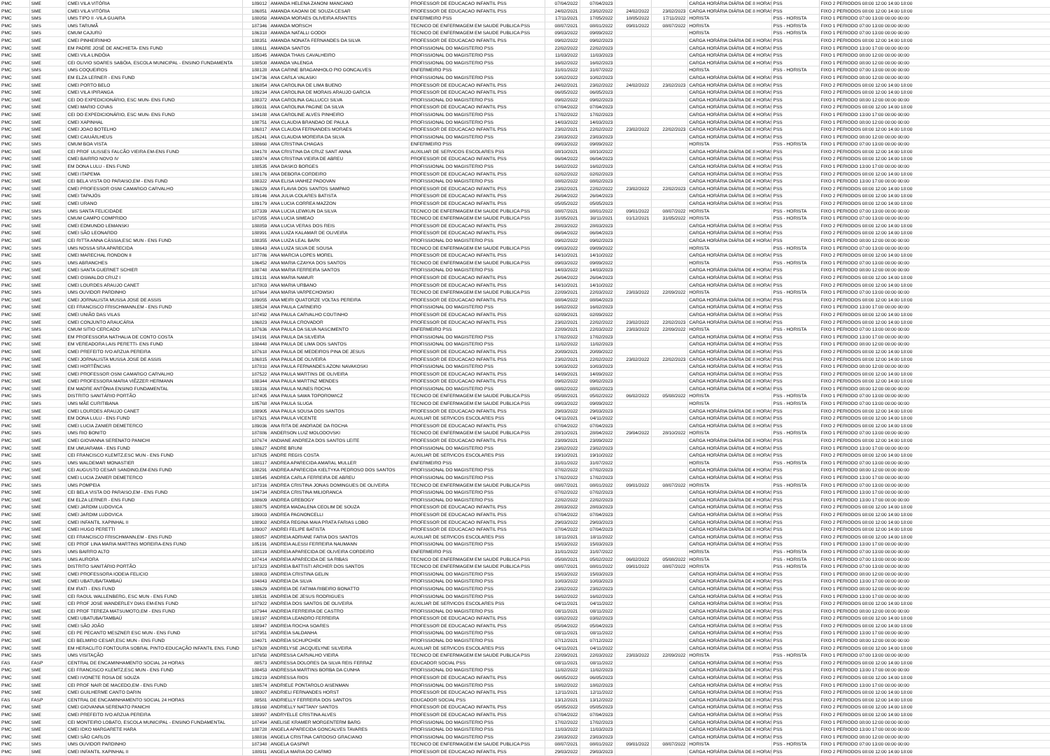| PMC | SME | CMEI VILA VITÓRIA | 189012 | AMANDA HELENA ZANONI MANCANO | PROFESSOR DE EDUCACAO INFANTIL PSS | 07/04/2022 | 07/04/2023 | | | CARGA HORÁRIA DIÁRIA DE 8 HORAS | PSS | FIXO 2 PERIODOS 08:00 12:00 14:00 18:00 |
| PMC | SME | CMEI VILA VITÓRIA | 186851 | AMANDA KAOANI DE SOUZA CESAR | PROFESSOR DE EDUCACAO INFANTIL PSS | 24/02/2021 | 23/02/2022 | 24/02/2022 | 23/02/2023 | CARGA HORÁRIA DIÁRIA DE 8 HORAS | PSS | FIXO 2 PERIODOS 08:00 12:00 14:00 18:00 |
| PMC | SMS | UMS TIPO II -VILA GUAIRA | 188050 | AMANDA MORAES OLIVEIRA ARANTES | ENFERMEIRO PSS | 17/11/2021 | 17/05/2022 | 18/05/2022 | 17/11/2022 | HORISTA | PSS - HORISTA | FIXO 1 PERIODO 07:00 13:00 00:00 00:00 |
| PMC | SMS | UMS TARUMÃ | 187346 | AMANDA MORSCH | TECNICO DE ENFERMAGEM EM SAUDE PUBLICA PSS | 08/07/2021 | 08/01/2022 | 09/01/2022 | 08/07/2022 | HORISTA | PSS - HORISTA | FIXO 1 PERIODO 07:00 13:00 00:00 00:00 |
| PMC | SMS | CMUM CAJURÚ | 186318 | AMANDA NATALLI GODOI | TECNICO DE ENFERMAGEM EM SAUDE PUBLICA PSS | 09/03/2022 | 09/09/2022 | | | HORISTA | PSS - HORISTA | FIXO 1 PERIODO 07:00 13:00 00:00 00:00 |
| PMC | SME | CMEI PINHEIRINHO | 188351 | AMANDA NONATA FERNANDES DA SILVA | PROFESSOR DE EDUCACAO INFANTIL PSS | 09/02/2022 | 09/02/2023 | | | CARGA HORÁRIA DIÁRIA DE 8 HORAS | PSS | FIXO 2 PERIODOS 08:00 12:00 14:00 18:00 |
| PMC | SME | EM PADRE JOSÉ DE ANCHIETA- ENS FUND | 188611 | AMANDA SANTOS | PROFISSIONAL DO MAGISTERIO PSS | 22/02/2022 | 22/02/2023 | | | CARGA HORÁRIA DIÁRIA DE 4 HORAS | PSS | FIXO 1 PERIODO 13:00 17:00 00:00 00:00 |
| PMC | SME | CMEI VILA LINDÓIA | 185045 | AMANDA THAIS CAVALHEIRO | PROFISSIONAL DO MAGISTERIO PSS | 11/03/2022 | 11/03/2023 | | | CARGA HORÁRIA DIÁRIA DE 4 HORAS | PSS | FIXO 1 PERIODO 08:00 12:00 00:00 00:00 |
| PMC | SME | CEI OLIVIO SOARES SABÓIA, ESCOLA MUNICIPAL - ENSINO FUNDAMENTA | 188508 | AMANDA VALENGA | PROFISSIONAL DO MAGISTERIO PSS | 16/02/2022 | 16/02/2023 | | | CARGA HORÁRIA DIÁRIA DE 4 HORAS | PSS | FIXO 1 PERIODO 08:00 12:00 00:00 00:00 |
| PMC | SMS | UMS COQUEIROS | 188128 | ANA CARINE BRAGANHOLO PIO GONCALVES | ENFERMEIRO PSS | 31/01/2022 | 31/07/2022 | | | HORISTA | PSS - HORISTA | FIXO 1 PERIODO 07:00 13:00 00:00 00:00 |
| PMC | SME | EM ELZA LERNER - ENS FUND | 184736 | ANA CARLA VALASKI | PROFISSIONAL DO MAGISTERIO PSS | 10/02/2022 | 10/02/2023 | | | CARGA HORÁRIA DIÁRIA DE 4 HORAS | PSS | FIXO 1 PERIODO 08:00 12:00 00:00 00:00 |
| PMC | SME | CMEI PORTO BELO | 186854 | ANA CAROLINA DE LIMA BUENO | PROFESSOR DE EDUCACAO INFANTIL PSS | 24/02/2021 | 23/02/2022 | 24/02/2022 | 23/02/2023 | CARGA HORÁRIA DIÁRIA DE 8 HORAS | PSS | FIXO 2 PERIODOS 08:00 12:00 14:00 18:00 |
| PMC | SME | CMEI VILA IPIRANGA | 189234 | ANA CAROLINA DE MORAIS ARAUJO GARCIA | PROFESSOR DE EDUCACAO INFANTIL PSS | 06/05/2022 | 06/05/2023 | | | CARGA HORÁRIA DIÁRIA DE 8 HORAS | PSS | FIXO 2 PERIODOS 08:00 12:00 14:00 18:00 |
| PMC | SME | CEI DO EXPEDICIONÁRIO, ESC MUN- ENS FUND | 188372 | ANA CAROLINA GALLUCCI SILVA | PROFISSIONAL DO MAGISTERIO PSS | 09/02/2022 | 09/02/2023 | | | CARGA HORÁRIA DIÁRIA DE 4 HORAS | PSS | FIXO 1 PERIODO 08:00 12:00 00:00 00:00 |
| PMC | SME | CMEI MARIO COVAS | 189031 | ANA CAROLINA PAGINE DA SILVA | PROFESSOR DE EDUCACAO INFANTIL PSS | 07/04/2022 | 07/04/2023 | | | CARGA HORÁRIA DIÁRIA DE 8 HORAS | PSS | FIXO 2 PERIODOS 08:00 12:00 14:00 18:00 |
| PMC | SME | CEI DO EXPEDICIONÁRIO, ESC MUN- ENS FUND | 184188 | ANA CAROLINE ALVES PINHEIRO | PROFISSIONAL DO MAGISTERIO PSS | 17/02/2022 | 17/02/2023 | | | CARGA HORÁRIA DIÁRIA DE 4 HORAS | PSS | FIXO 1 PERIODO 13:00 17:00 00:00 00:00 |
| PMC | SME | CMEI XAPINHAL | 188751 | ANA CLAUDIA BRANDAO DE PAULA | PROFISSIONAL DO MAGISTERIO PSS | 14/03/2022 | 14/03/2023 | | | CARGA HORÁRIA DIÁRIA DE 4 HORAS | PSS | FIXO 1 PERIODO 08:00 12:00 00:00 00:00 |
| PMC | SME | CMEI JOAO BOTELHO | 186817 | ANA CLAUDIA FERNANDES MORAES | PROFESSOR DE EDUCACAO INFANTIL PSS | 23/02/2021 | 22/02/2022 | 23/02/2022 | 22/02/2023 | CARGA HORÁRIA DIÁRIA DE 8 HORAS | PSS | FIXO 2 PERIODOS 08:00 12:00 14:00 18:00 |
| PMC | SME | CMEI CAIUÁ/ILHEUS | 185241 | ANA CLAUDIA MOREIRA DA SILVA | PROFISSIONAL DO MAGISTERIO PSS | 23/03/2022 | 23/03/2023 | | | CARGA HORÁRIA DIÁRIA DE 4 HORAS | PSS | FIXO 1 PERIODO 08:00 12:00 00:00 00:00 |
| PMC | SMS | CMUM BOA VISTA | 188660 | ANA CRISTINA CHAGAS | ENFERMEIRO PSS | 09/03/2022 | 09/09/2022 | | | HORISTA | PSS - HORISTA | FIXO 1 PERIODO 07:00 13:00 00:00 00:00 |
| PMC | SME | CEI PROF ULISSES FALCÃO VIEIRA EM-ENS FUND | 184178 | ANA CRISTINA DA CRUZ SANT ANNA | AUXILIAR DE SERVICOS ESCOLARES PSS | 08/10/2021 | 08/10/2022 | | | CARGA HORÁRIA DIÁRIA DE 8 HORAS | PSS | FIXO 2 PERIODOS 08:00 12:00 14:00 18:00 |
| PMC | SME | CMEI BAIRRO NOVO IV | 188974 | ANA CRISTINA VIEIRA DE ABREU | PROFESSOR DE EDUCACAO INFANTIL PSS | 06/04/2022 | 06/04/2023 | | | CARGA HORÁRIA DIÁRIA DE 8 HORAS | PSS | FIXO 2 PERIODOS 08:00 12:00 14:00 18:00 |
| PMC | SME | EM DONA LULU - ENS FUND | 188535 | ANA DASKO BORGES | PROFISSIONAL DO MAGISTERIO PSS | 16/02/2022 | 16/02/2023 | | | CARGA HORÁRIA DIÁRIA DE 4 HORAS | PSS | FIXO 1 PERIODO 13:00 17:00 00:00 00:00 |
| PMC | SME | CMEI ITAPEMA | 188176 | ANA DEBORA CORDEIRO | PROFESSOR DE EDUCACAO INFANTIL PSS | 02/02/2022 | 02/02/2023 | | | CARGA HORÁRIA DIÁRIA DE 8 HORAS | PSS | FIXO 2 PERIODOS 08:00 12:00 14:00 18:00 |
| PMC | SME | CEI BELA VISTA DO PARAISO,EM - ENS FUND | 188322 | ANA ELISA IANHEZ PADOVAN | PROFISSIONAL DO MAGISTERIO PSS | 08/02/2022 | 08/02/2023 | | | CARGA HORÁRIA DIÁRIA DE 4 HORAS | PSS | FIXO 1 PERIODO 13:00 17:00 00:00 00:00 |
| PMC | SME | CMEI PROFESSOR OSNI CAMARGO CARVALHO | 186829 | ANA FLAVIA DOS SANTOS SAMPAIO | PROFESSOR DE EDUCACAO INFANTIL PSS | 23/02/2021 | 22/02/2022 | 23/02/2022 | 22/02/2023 | CARGA HORÁRIA DIÁRIA DE 8 HORAS | PSS | FIXO 2 PERIODOS 08:00 12:00 14:00 18:00 |
| PMC | SME | CMEI TAPAJÓS | 189146 | ANA JULIA COLARES BATISTA | PROFESSOR DE EDUCACAO INFANTIL PSS | 26/04/2022 | 26/04/2023 | | | CARGA HORÁRIA DIÁRIA DE 8 HORAS | PSS | FIXO 2 PERIODOS 08:00 12:00 14:00 18:00 |
| PMC | SME | CMEI URANO | 189179 | ANA LUCIA CORREA MAZZON | PROFESSOR DE EDUCACAO INFANTIL PSS | 05/05/2022 | 05/05/2023 | | | CARGA HORÁRIA DIÁRIA DE 8 HORAS | PSS | FIXO 2 PERIODOS 08:00 12:00 14:00 18:00 |
| PMC | SMS | UMS SANTA FELICIDADE | 187339 | ANA LUCIA LEWKUN DA SILVA | TECNICO DE ENFERMAGEM EM SAUDE PUBLICA PSS | 08/07/2021 | 08/01/2022 | 09/01/2022 | 08/07/2022 | HORISTA | PSS - HORISTA | FIXO 1 PERIODO 07:00 13:00 00:00 00:00 |
| PMC | SMS | CMUM CAMPO COMPRIDO | 187055 | ANA LUCIA SIMEAO | TECNICO DE ENFERMAGEM EM SAUDE PUBLICA PSS | 31/05/2021 | 30/11/2021 | 01/12/2021 | 31/05/2022 | HORISTA | PSS - HORISTA | FIXO 1 PERIODO 07:00 13:00 00:00 00:00 |
| PMC | SME | CMEI EDMUNDO LEMANSKI | 188859 | ANA LUCIA VERAS DOS REIS | PROFESSOR DE EDUCACAO INFANTIL PSS | 28/03/2022 | 28/03/2023 | | | CARGA HORÁRIA DIÁRIA DE 8 HORAS | PSS | FIXO 2 PERIODOS 08:00 12:00 14:00 18:00 |
| PMC | SME | CMEI SÃO LEONARDO | 188991 | ANA LUIZA KALAMAR DE OLIVEIRA | PROFESSOR DE EDUCACAO INFANTIL PSS | 06/04/2022 | 06/04/2023 | | | CARGA HORÁRIA DIÁRIA DE 8 HORAS | PSS | FIXO 2 PERIODOS 08:00 12:00 14:00 18:00 |
| PMC | SME | CEI RITTA ANNA CÁSSIA,ESC MUN - ENS FUND | 188355 | ANA LUIZA LEAL BARK | PROFISSIONAL DO MAGISTERIO PSS | 09/02/2022 | 09/02/2023 | | | CARGA HORÁRIA DIÁRIA DE 4 HORAS | PSS | FIXO 1 PERIODO 08:00 12:00 00:00 00:00 |
| PMC | SMS | UMS NOSSA SRA APARECIDA | 188643 | ANA LUIZA SILVA DE SOUSA | TECNICO DE ENFERMAGEM EM SAUDE PUBLICA PSS | 09/03/2022 | 09/09/2022 | | | HORISTA | PSS - HORISTA | FIXO 1 PERIODO 07:00 13:00 00:00 00:00 |
| PMC | SME | CMEI MARECHAL RONDON II | 187786 | ANA MARCIA LOPES MOREL | PROFESSOR DE EDUCACAO INFANTIL PSS | 14/10/2021 | 14/10/2022 | | | CARGA HORÁRIA DIÁRIA DE 8 HORAS | PSS | FIXO 2 PERIODOS 08:00 12:00 14:00 18:00 |
| PMC | SMS | UMS ABRANCHES | 186452 | ANA MARIA CZAYKA DOS SANTOS | TECNICO DE ENFERMAGEM EM SAUDE PUBLICA PSS | 09/03/2022 | 09/09/2022 | | | HORISTA | PSS - HORISTA | FIXO 1 PERIODO 07:00 13:00 00:00 00:00 |
| PMC | SME | CMEI SANTA GUERNET SCHIER | 188748 | ANA MARIA FERREIRA SANTOS | PROFISSIONAL DO MAGISTERIO PSS | 14/03/2022 | 14/03/2023 | | | CARGA HORÁRIA DIÁRIA DE 4 HORAS | PSS | FIXO 1 PERIODO 08:00 12:00 00:00 00:00 |
| PMC | SME | CMEI OSWALDO CRUZ I | 189131 | ANA MARIA NAMUR | PROFESSOR DE EDUCACAO INFANTIL PSS | 26/04/2022 | 26/04/2023 | | | CARGA HORÁRIA DIÁRIA DE 8 HORAS | PSS | FIXO 2 PERIODOS 08:00 12:00 14:00 18:00 |
| PMC | SME | CMEI LOURDES ARAUJO CANET | 187803 | ANA MARIA URBANO | PROFESSOR DE EDUCACAO INFANTIL PSS | 14/10/2021 | 14/10/2022 | | | CARGA HORÁRIA DIÁRIA DE 8 HORAS | PSS | FIXO 2 PERIODOS 08:00 12:00 14:00 18:00 |
| PMC | SMS | UMS OUVIDOR PARDINHO | 187664 | ANA MARIA VARPECHOWSKI | TECNICO DE ENFERMAGEM EM SAUDE PUBLICA PSS | 22/09/2021 | 22/03/2022 | 23/03/2022 | 22/09/2022 | HORISTA | PSS - HORISTA | FIXO 1 PERIODO 07:00 13:00 00:00 00:00 |
| PMC | SME | CMEI JORNALISTA MUSSA JOSE DE ASSIS | 189055 | ANA MEIRI QUATORZE VOLTAS PEREIRA | PROFESSOR DE EDUCACAO INFANTIL PSS | 08/04/2022 | 08/04/2023 | | | CARGA HORÁRIA DIÁRIA DE 8 HORAS | PSS | FIXO 2 PERIODOS 08:00 12:00 14:00 18:00 |
| PMC | SME | CEI FRANCISCO FRISCHMANN,EM - ENS FUND | 188524 | ANA PAULA CARNEIRO | PROFISSIONAL DO MAGISTERIO PSS | 16/02/2022 | 16/02/2023 | | | CARGA HORÁRIA DIÁRIA DE 4 HORAS | PSS | FIXO 1 PERIODO 13:00 17:00 00:00 00:00 |
| PMC | SME | CMEI UNIÃO DAS VILAS | 187492 | ANA PAULA CARVALHO COUTINHO | PROFESSOR DE EDUCACAO INFANTIL PSS | 02/09/2021 | 02/09/2022 | | | CARGA HORÁRIA DIÁRIA DE 8 HORAS | PSS | FIXO 2 PERIODOS 08:00 12:00 14:00 18:00 |
| PMC | SME | CMEI CONJUNTO ARAUCÁRIA | 186823 | ANA PAULA CROVADOR | PROFESSOR DE EDUCACAO INFANTIL PSS | 23/02/2021 | 22/02/2022 | 23/02/2022 | 22/02/2023 | CARGA HORÁRIA DIÁRIA DE 8 HORAS | PSS | FIXO 2 PERIODOS 08:00 12:00 14:00 18:00 |
| PMC | SMS | CMUM SITIO CERCADO | 187636 | ANA PAULA DA SILVA NASCIMENTO | ENFERMEIRO PSS | 22/09/2021 | 22/03/2022 | 23/03/2022 | 22/09/2022 | HORISTA | PSS - HORISTA | FIXO 1 PERIODO 07:00 13:00 00:00 00:00 |
| PMC | SME | EM PROFESSORA NATHALIA DE CONTO COSTA | 184191 | ANA PAULA DA SILVEIRA | PROFISSIONAL DO MAGISTERIO PSS | 17/02/2022 | 17/02/2023 | | | CARGA HORÁRIA DIÁRIA DE 4 HORAS | PSS | FIXO 1 PERIODO 13:00 17:00 00:00 00:00 |
| PMC | SME | EM VEREADORA LAIS PERETTI- ENS FUND | 188448 | ANA PAULA DE LIMA DOS SANTOS | PROFISSIONAL DO MAGISTERIO PSS | 11/02/2022 | 11/02/2023 | | | CARGA HORÁRIA DIÁRIA DE 4 HORAS | PSS | FIXO 1 PERIODO 08:00 12:00 00:00 00:00 |
| PMC | SME | CMEI PREFEITO IVO ARZUA PEREIRA | 187618 | ANA PAULA DE MEDEIROS PINA DE JESUS | PROFESSOR DE EDUCACAO INFANTIL PSS | 20/09/2021 | 20/09/2022 | | | CARGA HORÁRIA DIÁRIA DE 8 HORAS | PSS | FIXO 2 PERIODOS 08:00 12:00 14:00 18:00 |
| PMC | SME | CMEI JORNALISTA MUSSA JOSE DE ASSIS | 186815 | ANA PAULA DE OLIVEIRA | PROFESSOR DE EDUCACAO INFANTIL PSS | 23/02/2021 | 22/02/2022 | 23/02/2022 | 22/02/2023 | CARGA HORÁRIA DIÁRIA DE 8 HORAS | PSS | FIXO 2 PERIODOS 08:00 12:00 14:00 18:00 |
| PMC | SME | CMEI HORTÊNCIAS | 187810 | ANA PAULA FERNANDES AZONI NAVAKOSKI | PROFISSIONAL DO MAGISTERIO PSS | 10/03/2022 | 10/03/2023 | | | CARGA HORÁRIA DIÁRIA DE 4 HORAS | PSS | FIXO 1 PERIODO 08:00 12:00 00:00 00:00 |
| PMC | SME | CMEI PROFESSOR OSNI CAMARGO CARVALHO | 187522 | ANA PAULA MARTINS DE OLIVEIRA | PROFESSOR DE EDUCACAO INFANTIL PSS | 14/09/2021 | 14/09/2022 | | | CARGA HORÁRIA DIÁRIA DE 8 HORAS | PSS | FIXO 2 PERIODOS 08:00 12:00 14:00 18:00 |
| PMC | SME | CMEI PROFESSORA MARIA VIÊZZER HERMANN | 188344 | ANA PAULA MARTINZ MENDES | PROFESSOR DE EDUCACAO INFANTIL PSS | 09/02/2022 | 09/02/2023 | | | CARGA HORÁRIA DIÁRIA DE 8 HORAS | PSS | FIXO 2 PERIODOS 08:00 12:00 14:00 18:00 |
| PMC | SME | EM MADRE ANTÔNIA ENSINO FUNDAMENTAL | 188316 | ANA PAULA NUNES ROCHA | PROFISSIONAL DO MAGISTERIO PSS | 08/02/2022 | 08/02/2023 | | | CARGA HORÁRIA DIÁRIA DE 4 HORAS | PSS | FIXO 1 PERIODO 08:00 12:00 00:00 00:00 |
| PMC | SMS | DISTRITO SANITÁRIO PORTÃO | 187405 | ANA PAULA SAWA TOPOROWICZ | TECNICO DE ENFERMAGEM EM SAUDE PUBLICA PSS | 05/08/2021 | 05/02/2022 | 06/02/2022 | 05/08/2022 | HORISTA | PSS - HORISTA | FIXO 1 PERIODO 07:00 13:00 00:00 00:00 |
| PMC | SMS | UMS MÃE CURITIBANA | 185768 | ANA PAULA SLUGA | TECNICO DE ENFERMAGEM EM SAUDE PUBLICA PSS | 09/03/2022 | 09/09/2022 | | | HORISTA | PSS - HORISTA | FIXO 1 PERIODO 07:00 13:00 00:00 00:00 |
| PMC | SME | CMEI LOURDES ARAUJO CANET | 188905 | ANA PAULA SOUSA DOS SANTOS | PROFESSOR DE EDUCACAO INFANTIL PSS | 29/03/2022 | 29/03/2023 | | | CARGA HORÁRIA DIÁRIA DE 8 HORAS | PSS | FIXO 2 PERIODOS 08:00 12:00 14:00 18:00 |
| PMC | SME | EM DONA LULU - ENS FUND | 187921 | ANA PAULA VICENTE | AUXILIAR DE SERVICOS ESCOLARES PSS | 04/11/2021 | 04/11/2022 | | | CARGA HORÁRIA DIÁRIA DE 8 HORAS | PSS | FIXO 2 PERIODOS 08:00 12:00 14:00 18:00 |
| PMC | SME | CMEI LUCIA ZANIER DEMETERCO | 189036 | ANA RITA DE ANDRADE DA ROCHA | PROFESSOR DE EDUCACAO INFANTIL PSS | 07/04/2022 | 07/04/2023 | | | CARGA HORÁRIA DIÁRIA DE 8 HORAS | PSS | FIXO 2 PERIODOS 08:00 12:00 14:00 18:00 |
| PMC | SMS | UMS RIO BONITO | 187886 | ANDERSON LUIZ MOLODOVSKI | TECNICO DE ENFERMAGEM EM SAUDE PUBLICA PSS | 28/10/2021 | 28/04/2022 | 29/04/2022 | 28/10/2022 | HORISTA | PSS - HORISTA | FIXO 1 PERIODO 07:00 13:00 00:00 00:00 |
| PMC | SME | CMEI GIOVANNA SERENATO PANICHI | 187674 | ANDIANE ANDREZA DOS SANTOS LEITE | PROFESSOR DE EDUCACAO INFANTIL PSS | 23/09/2021 | 23/09/2022 | | | CARGA HORÁRIA DIÁRIA DE 8 HORAS | PSS | FIXO 2 PERIODOS 08:00 12:00 14:00 18:00 |
| PMC | SME | EM UMUARAMA - ENS FUND | 188627 | ANDRE BRUNI | PROFISSIONAL DO MAGISTERIO PSS | 23/02/2022 | 23/02/2023 | | | CARGA HORÁRIA DIÁRIA DE 4 HORAS | PSS | FIXO 1 PERIODO 13:00 17:00 00:00 00:00 |
| PMC | SME | CEI FRANCISCO KLEMTZ,ESC MUN - ENS FUND | 187825 | ANDRE REGIS COSTA | AUXILIAR DE SERVICOS ESCOLARES PSS | 19/10/2021 | 19/10/2022 | | | CARGA HORÁRIA DIÁRIA DE 8 HORAS | PSS | FIXO 2 PERIODOS 08:00 12:00 14:00 18:00 |
| PMC | SMS | UMS WALDEMAR MONASTIER | 188117 | ANDREA APARECIDA AMARAL MULLER | ENFERMEIRO PSS | 31/01/2022 | 31/07/2022 | | | HORISTA | PSS - HORISTA | FIXO 1 PERIODO 07:00 13:00 00:00 00:00 |
| PMC | SME | CEI AUGUSTO CESAR SANDINO,EM-ENS FUND | 188291 | ANDREA APARECIDA KIELTYKA PEDROSO DOS SANTOS | PROFISSIONAL DO MAGISTERIO PSS | 07/02/2022 | 07/02/2023 | | | CARGA HORÁRIA DIÁRIA DE 4 HORAS | PSS | FIXO 1 PERIODO 08:00 12:00 00:00 00:00 |
| PMC | SME | CMEI LUCIA ZANIER DEMETERCO | 188545 | ANDREA CARLA FERREIRA DE ABREU | PROFISSIONAL DO MAGISTERIO PSS | 17/02/2022 | 17/02/2023 | | | CARGA HORÁRIA DIÁRIA DE 4 HORAS | PSS | FIXO 1 PERIODO 13:00 17:00 00:00 00:00 |
| PMC | SMS | UMS POMPEIA | 187316 | ANDREA CRISTINA JONAS DOMINGUES DE OLIVEIRA | TECNICO DE ENFERMAGEM EM SAUDE PUBLICA PSS | 08/07/2021 | 08/01/2022 | 09/01/2022 | 08/07/2022 | HORISTA | PSS - HORISTA | FIXO 1 PERIODO 07:00 13:00 00:00 00:00 |
| PMC | SME | CEI BELA VISTA DO PARAISO,EM - ENS FUND | 184734 | ANDREA CRISTINA MILIORANCA | PROFISSIONAL DO MAGISTERIO PSS | 07/02/2022 | 07/02/2023 | | | CARGA HORÁRIA DIÁRIA DE 4 HORAS | PSS | FIXO 1 PERIODO 13:00 17:00 00:00 00:00 |
| PMC | SME | EM ELZA LERNER - ENS FUND | 188609 | ANDREA GREBOGY | PROFISSIONAL DO MAGISTERIO PSS | 22/02/2022 | 22/02/2023 | | | CARGA HORÁRIA DIÁRIA DE 4 HORAS | PSS | FIXO 1 PERIODO 13:00 17:00 00:00 00:00 |
| PMC | SME | CMEI JARDIM LUDOVICA | 188875 | ANDREA MADALENA CEOLIM DE SOUZA | PROFESSOR DE EDUCACAO INFANTIL PSS | 28/03/2022 | 28/03/2023 | | | CARGA HORÁRIA DIÁRIA DE 8 HORAS | PSS | FIXO 2 PERIODOS 08:00 12:00 14:00 18:00 |
| PMC | SME | CMEI JARDIM LUDOVICA | 189003 | ANDREA PAGNONCELLI | PROFESSOR DE EDUCACAO INFANTIL PSS | 07/04/2022 | 07/04/2023 | | | CARGA HORÁRIA DIÁRIA DE 8 HORAS | PSS | FIXO 2 PERIODOS 08:00 12:00 14:00 18:00 |
| PMC | SME | CMEI INFANTIL XAPINHAL II | 188902 | ANDREA REGINA MAIA PRATA FARIAS LOBO | PROFESSOR DE EDUCACAO INFANTIL PSS | 29/03/2022 | 29/03/2023 | | | CARGA HORÁRIA DIÁRIA DE 8 HORAS | PSS | FIXO 2 PERIODOS 08:00 12:00 14:00 18:00 |
| PMC | SME | CMEI HUGO PERETTI | 189007 | ANDREI FELIPE BATISTA | PROFESSOR DE EDUCACAO INFANTIL PSS | 07/04/2022 | 07/04/2023 | | | CARGA HORÁRIA DIÁRIA DE 8 HORAS | PSS | FIXO 2 PERIODOS 08:00 12:00 14:00 18:00 |
| PMC | SME | CEI FRANCISCO FRISCHMANN,EM - ENS FUND | 188057 | ANDREIA ADRIANE FARIA DOS SANTOS | AUXILIAR DE SERVICOS ESCOLARES PSS | 18/11/2021 | 18/11/2022 | | | CARGA HORÁRIA DIÁRIA DE 8 HORAS | PSS | FIXO 2 PERIODOS 08:00 12:00 14:00 18:00 |
| PMC | SME | CEI PROF LINA MARIA MARTINS MOREIRA-ENS FUND | 185191 | ANDREIA ALESSI FERREIRA NAUMANN | PROFISSIONAL DO MAGISTERIO PSS | 15/03/2022 | 15/03/2023 | | | CARGA HORÁRIA DIÁRIA DE 4 HORAS | PSS | FIXO 1 PERIODO 13:00 17:00 00:00 00:00 |
| PMC | SMS | UMS BAIRRO ALTO | 188119 | ANDREIA APARECIDA DE OLIVEIRA CORDEIRO | ENFERMEIRO PSS | 31/01/2022 | 31/07/2022 | | | HORISTA | PSS - HORISTA | FIXO 1 PERIODO 07:00 13:00 00:00 00:00 |
| PMC | SMS | UMS AURORA | 187414 | ANDREIA APARECIDA DE SA RIBAS | TECNICO DE ENFERMAGEM EM SAUDE PUBLICA PSS | 05/08/2021 | 05/02/2022 | 06/02/2022 | 05/08/2022 | HORISTA | PSS - HORISTA | FIXO 1 PERIODO 07:00 13:00 00:00 00:00 |
| PMC | SMS | DISTRITO SANITÁRIO PORTÃO | 187323 | ANDREIA BATTISTI ARCHER DOS SANTOS | TECNICO DE ENFERMAGEM EM SAUDE PUBLICA PSS | 08/07/2021 | 08/01/2022 | 09/01/2022 | 08/07/2022 | HORISTA | PSS - HORISTA | FIXO 1 PERIODO 07:00 13:00 00:00 00:00 |
| PMC | SME | CMEI PROFESSORA IODEIA FELICIO | 188803 | ANDREIA CRISTINA GELIN | PROFISSIONAL DO MAGISTERIO PSS | 15/03/2022 | 15/03/2023 | | | CARGA HORÁRIA DIÁRIA DE 4 HORAS | PSS | FIXO 1 PERIODO 08:00 12:00 00:00 00:00 |
| PMC | SME | CMEI UBATUBA/TAMBAÚ | 184843 | ANDREIA DA SILVA | PROFISSIONAL DO MAGISTERIO PSS | 10/03/2022 | 10/03/2023 | | | CARGA HORÁRIA DIÁRIA DE 4 HORAS | PSS | FIXO 1 PERIODO 13:00 17:00 00:00 00:00 |
| PMC | SME | EM IRATI - ENS FUND | 188629 | ANDREIA DE FATIMA RIBEIRO BONATTO | PROFISSIONAL DO MAGISTERIO PSS | 23/02/2022 | 23/02/2023 | | | CARGA HORÁRIA DIÁRIA DE 4 HORAS | PSS | FIXO 1 PERIODO 08:00 12:00 00:00 00:00 |
| PMC | SME | CEI RAOUL WALLENBERG, ESC MUN - ENS FUND | 188531 | ANDREIA DE JESUS RODRIGUES | PROFISSIONAL DO MAGISTERIO PSS | 16/02/2022 | 16/02/2023 | | | CARGA HORÁRIA DIÁRIA DE 4 HORAS | PSS | FIXO 1 PERIODO 13:00 17:00 00:00 00:00 |
| PMC | SME | CEI PROF JOSE WANDERLEY DIAS EM-ENS FUND | 187922 | ANDREIA DOS SANTOS DE OLIVEIRA | AUXILIAR DE SERVICOS ESCOLARES PSS | 04/11/2021 | 04/11/2022 | | | CARGA HORÁRIA DIÁRIA DE 8 HORAS | PSS | FIXO 2 PERIODOS 08:00 12:00 14:00 18:00 |
| PMC | SME | CEI PROF TEREZA MATSUMOTO,EM - ENS FUND | 187944 | ANDREIA FERREIRA DE CASTRO | PROFISSIONAL DO MAGISTERIO PSS | 08/11/2021 | 08/11/2022 | | | CARGA HORÁRIA DIÁRIA DE 4 HORAS | PSS | FIXO 1 PERIODO 08:00 12:00 00:00 00:00 |
| PMC | SME | CMEI UBATUBA/TAMBAÚ | 188197 | ANDREIA LEANDRO FERREIRA | PROFESSOR DE EDUCACAO INFANTIL PSS | 03/02/2022 | 03/02/2023 | | | CARGA HORÁRIA DIÁRIA DE 8 HORAS | PSS | FIXO 2 PERIODOS 08:00 12:00 14:00 18:00 |
| PMC | SME | CMEI SÃO JOÃO | 188947 | ANDREIA ROCHA SOARES | PROFESSOR DE EDUCACAO INFANTIL PSS | 05/04/2022 | 05/04/2023 | | | CARGA HORÁRIA DIÁRIA DE 8 HORAS | PSS | FIXO 2 PERIODOS 08:00 12:00 14:00 18:00 |
| PMC | SME | CEI PE PECANTO MESZNER ESC MUN - ENS FUND | 187951 | ANDREIA SALDANHA | PROFISSIONAL DO MAGISTERIO PSS | 08/11/2021 | 08/11/2022 | | | CARGA HORÁRIA DIÁRIA DE 4 HORAS | PSS | FIXO 1 PERIODO 13:00 17:00 00:00 00:00 |
| PMC | SME | CEI BELMIRO CESAR,ESC MUN - ENS FUND | 184071 | ANDREIA SCHUPCHEK | PROFISSIONAL DO MAGISTERIO PSS | 07/12/2021 | 07/12/2022 | | | CARGA HORÁRIA DIÁRIA DE 4 HORAS | PSS | FIXO 1 PERIODO 08:00 12:00 00:00 00:00 |
| PMC | SME | EM HERACLITO FONTOURA SOBRAL PINTO-EDUCAÇÃO INFANTIL ENS. FUND | 187928 | ANDRELYSE JACQUELYNE SILVEIRA | AUXILIAR DE SERVICOS ESCOLARES PSS | 04/11/2021 | 04/11/2022 | | | CARGA HORÁRIA DIÁRIA DE 8 HORAS | PSS | FIXO 2 PERIODOS 08:00 12:00 14:00 18:00 |
| PMC | SMS | UMS VISITAÇÃO | 187650 | ANDRESSA CARVALHO VIEIRA | TECNICO DE ENFERMAGEM EM SAUDE PUBLICA PSS | 22/09/2021 | 22/03/2022 | 23/03/2022 | 22/09/2022 | HORISTA | PSS - HORISTA | FIXO 1 PERIODO 07:00 13:00 00:00 00:00 |
| FAS | FASP | CENTRAL DE ENCAMINHAMENTO SOCIAL 24 HORAS | 88573 | ANDRESSA DOLORES DA SILVA REIS FERRAZ | EDUCADOR SOCIAL PSS | 08/11/2021 | 08/11/2022 | | | CARGA HORÁRIA DIÁRIA DE 8 HORAS | PSS | FIXO 2 PERIODOS 08:00 12:00 14:00 18:00 |
| PMC | SME | CEI FRANCISCO KLEMTZ,ESC MUN - ENS FUND | 188453 | ANDRESSA MARTINS BORBA DA CUNHA | PROFISSIONAL DO MAGISTERIO PSS | 11/02/2022 | 11/02/2023 | | | CARGA HORÁRIA DIÁRIA DE 4 HORAS | PSS | FIXO 1 PERIODO 13:00 17:00 00:00 00:00 |
| PMC | SME | CMEI IVONETE ROSA DE SOUZA | 189219 | ANDRESSA RIOS | PROFESSOR DE EDUCACAO INFANTIL PSS | 06/05/2022 | 06/05/2023 | | | CARGA HORÁRIA DIÁRIA DE 8 HORAS | PSS | FIXO 2 PERIODOS 08:00 12:00 14:00 18:00 |
| PMC | SME | CEI PROF NAIR DE MACEDO,EM - ENS FUND | 188574 | ANDRIELE PONTAROLO AISENMAN | PROFISSIONAL DO MAGISTERIO PSS | 18/02/2022 | 18/02/2023 | | | CARGA HORÁRIA DIÁRIA DE 4 HORAS | PSS | FIXO 1 PERIODO 13:00 17:00 00:00 00:00 |
| PMC | SME | CMEI GUILHERME CANTO DARIN | 188007 | ANDRIELI FERNANDES HORST | PROFESSOR DE EDUCACAO INFANTIL PSS | 12/11/2021 | 12/11/2022 | | | CARGA HORÁRIA DIÁRIA DE 8 HORAS | PSS | FIXO 2 PERIODOS 08:00 12:00 14:00 18:00 |
| FAS | FASP | CENTRAL DE ENCAMINHAMENTO SOCIAL 24 HORAS | 88581 | ANDRIELLY FERREIRA DOS SANTOS | EDUCADOR SOCIAL PSS | 13/12/2021 | 13/12/2022 | | | CARGA HORÁRIA DIÁRIA DE 8 HORAS | PSS | FIXO 2 PERIODOS 08:00 12:00 14:00 18:00 |
| PMC | SME | CMEI GIOVANNA SERENATO PANICHI | 189160 | ANDRIELLY NATTANY SANTOS | PROFESSOR DE EDUCACAO INFANTIL PSS | 05/05/2022 | 05/05/2023 | | | CARGA HORÁRIA DIÁRIA DE 8 HORAS | PSS | FIXO 2 PERIODOS 08:00 12:00 14:00 18:00 |
| PMC | SME | CMEI PREFEITO IVO ARZUA PEREIRA | 188997 | ANDRYELLE CRISTINA ALVES | PROFESSOR DE EDUCACAO INFANTIL PSS | 07/04/2022 | 07/04/2023 | | | CARGA HORÁRIA DIÁRIA DE 8 HORAS | PSS | FIXO 2 PERIODOS 08:00 12:00 14:00 18:00 |
| PMC | SME | CEI MONTEIRO LOBATO, ESCOLA MUNICIPAL - ENSINO FUNDAMENTAL | 187494 | ANELISE KRAMER MORGENTERM BARG | PROFISSIONAL DO MAGISTERIO PSS | 17/02/2022 | 17/02/2023 | | | CARGA HORÁRIA DIÁRIA DE 4 HORAS | PSS | FIXO 1 PERIODO 08:00 12:00 00:00 00:00 |
| PMC | SME | CMEI IDKO MARGARETE HARA | 188728 | ANGELA APARECIDA GONCALVES TAVARES | PROFISSIONAL DO MAGISTERIO PSS | 11/03/2022 | 11/03/2023 | | | CARGA HORÁRIA DIÁRIA DE 4 HORAS | PSS | FIXO 1 PERIODO 13:00 17:00 00:00 00:00 |
| PMC | SME | CMEI SÃO CARLOS | 188816 | ANGELA CRISTINA CARDOSO GRACIANO | PROFISSIONAL DO MAGISTERIO PSS | 23/03/2022 | 23/03/2023 | | | CARGA HORÁRIA DIÁRIA DE 4 HORAS | PSS | FIXO 1 PERIODO 08:00 12:00 00:00 00:00 |
| PMC | SMS | UMS OUVIDOR PARDINHO | 187348 | ANGELA GASPAR | TECNICO DE ENFERMAGEM EM SAUDE PUBLICA PSS | 08/07/2021 | 08/01/2022 | 09/01/2022 | 08/07/2022 | HORISTA | PSS - HORISTA | FIXO 1 PERIODO 07:00 13:00 00:00 00:00 |
| PMC | SME | CMEI INFANTIL XAPINHAL II | 188911 | ANGELA MARIA DO CARMO | PROFESSOR DE EDUCACAO INFANTIL PSS | 29/03/2022 | 29/03/2023 | | | CARGA HORÁRIA DIÁRIA DE 8 HORAS | PSS | FIXO 2 PERIODOS 08:00 12:00 14:00 18:00 |